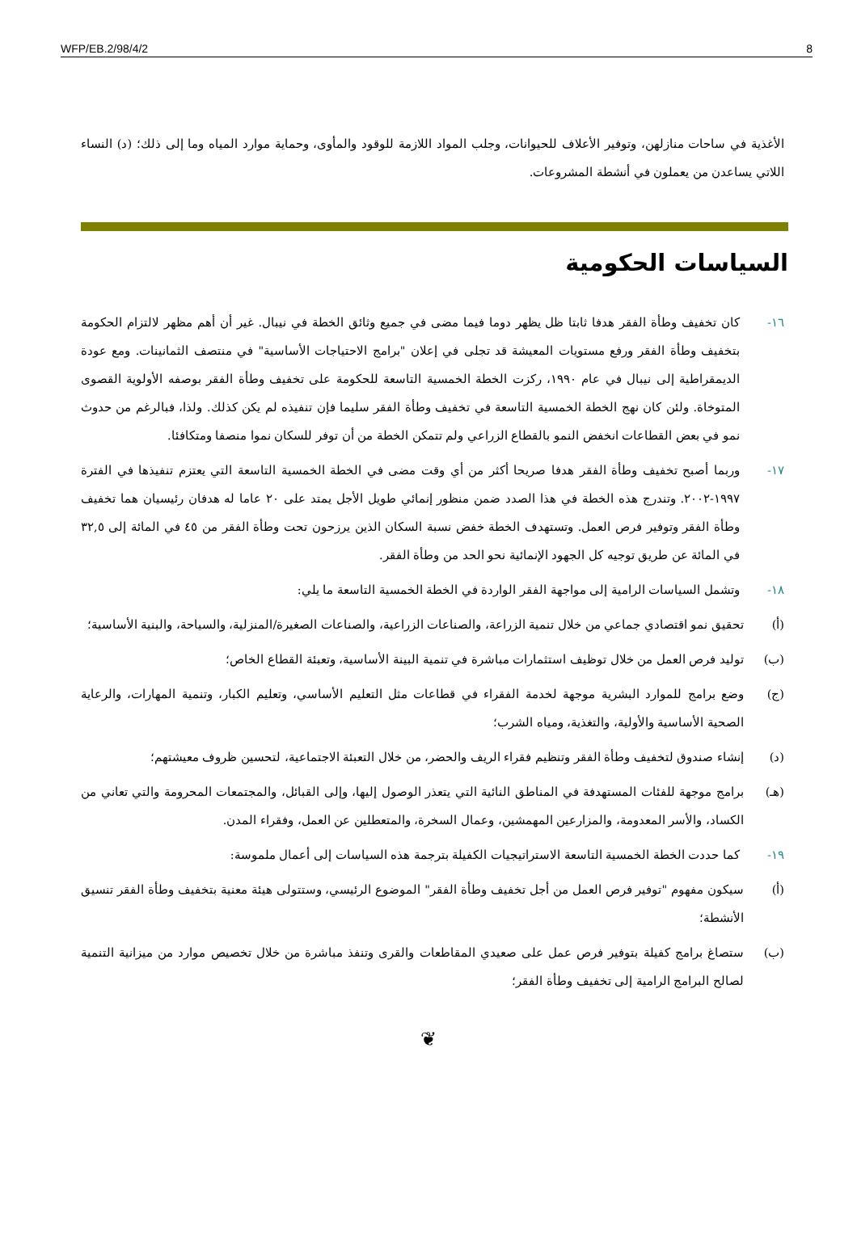WFP/EB.2/98/4/2 8
الأغذية في ساحات منازلهن، وتوفير الأعلاف للحيوانات، وجلب المواد اللازمة للوقود والمأوى، وحماية موارد المياه وما إلى ذلك؛ (د) النساء اللاتي يساعدن من يعملون في أنشطة المشروعات.
السياسات الحكومية
١٦- كان تخفيف وطأة الفقر هدفا ثابتا ظل يظهر دوما فيما مضى في جميع وثائق الخطة في نيبال. غير أن أهم مظهر لالتزام الحكومة بتخفيف وطأة الفقر ورفع مستويات المعيشة قد تجلى في إعلان "برامج الاحتياجات الأساسية" في منتصف الثمانينات. ومع عودة الديمقراطية إلى نيبال في عام ١٩٩٠، ركزت الخطة الخمسية التاسعة للحكومة على تخفيف وطأة الفقر بوصفه الأولوية القصوى المتوخاة. ولئن كان نهج الخطة الخمسية التاسعة في تخفيف وطأة الفقر سليما فإن تنفيذه لم يكن كذلك. ولذا، فبالرغم من حدوث نمو في بعض القطاعات انخفض النمو بالقطاع الزراعي ولم تتمكن الخطة من أن توفر للسكان نموا منصفا ومتكافئا.
١٧- وربما أصبح تخفيف وطأة الفقر هدفا صريحا أكثر من أي وقت مضى في الخطة الخمسية التاسعة التي يعتزم تنفيذها في الفترة ١٩٩٧-٢٠٠٢. وتندرج هذه الخطة في هذا الصدد ضمن منظور إنمائي طويل الأجل يمتد على ٢٠ عاما له هدفان رئيسيان هما تخفيف وطأة الفقر وتوفير فرص العمل. وتستهدف الخطة خفض نسبة السكان الذين يرزحون تحت وطأة الفقر من ٤٥ في المائة إلى ٣٢,٥ في المائة عن طريق توجيه كل الجهود الإنمائية نحو الحد من وطأة الفقر.
١٨- وتشمل السياسات الرامية إلى مواجهة الفقر الواردة في الخطة الخمسية التاسعة ما يلي:
(أ) تحقيق نمو اقتصادي جماعي من خلال تنمية الزراعة، والصناعات الزراعية، والصناعات الصغيرة/المنزلية، والسياحة، والبنية الأساسية؛
(ب) توليد فرص العمل من خلال توظيف استثمارات مباشرة في تنمية البينة الأساسية، وتعبئة القطاع الخاص؛
(ج) وضع برامج للموارد البشرية موجهة لخدمة الفقراء في قطاعات مثل التعليم الأساسي، وتعليم الكبار، وتنمية المهارات، والرعاية الصحية الأساسية والأولية، والتغذية، ومياه الشرب؛
(د) إنشاء صندوق لتخفيف وطأة الفقر وتنظيم فقراء الريف والحضر، من خلال التعبئة الاجتماعية، لتحسين ظروف معيشتهم؛
(هـ) برامج موجهة للفئات المستهدفة في المناطق النائية التي يتعذر الوصول إليها، وإلى القبائل، والمجتمعات المحرومة والتي تعاني من الكساد، والأسر المعدومة، والمزارعين المهمشين، وعمال السخرة، والمتعطلين عن العمل، وفقراء المدن.
١٩- كما حددت الخطة الخمسية التاسعة الاستراتيجيات الكفيلة بترجمة هذه السياسات إلى أعمال ملموسة:
(أ) سيكون مفهوم "توفير فرص العمل من أجل تخفيف وطأة الفقر" الموضوع الرئيسي، وستتولى هيئة معنية بتخفيف وطأة الفقر تنسيق الأنشطة؛
(ب) ستصاغ برامج كفيلة بتوفير فرص عمل على صعيدي المقاطعات والقرى وتنفذ مباشرة من خلال تخصيص موارد من ميزانية التنمية لصالح البرامج الرامية إلى تخفيف وطأة الفقر؛
❦